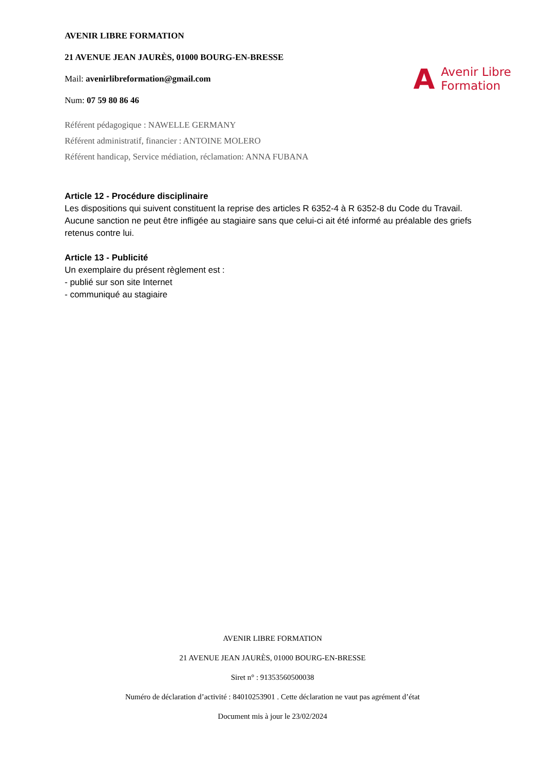AVENIR LIBRE FORMATION
21 AVENUE JEAN JAURÈS, 01000 BOURG-EN-BRESSE
Mail: avenirlibreformation@gmail.com
Num: 07 59 80 86 46
A Avenir Libre
Formation
Référent pédagogique : NAWELLE GERMANY
Référent administratif, financier : ANTOINE MOLERO
Référent handicap, Service médiation, réclamation: ANNA FUBANA
Article 12 - Procédure disciplinaire
Les dispositions qui suivent constituent la reprise des articles R 6352-4 à R 6352-8 du Code du Travail. Aucune sanction ne peut être infligée au stagiaire sans que celui-ci ait été informé au préalable des griefs retenus contre lui.
Article 13 - Publicité
Un exemplaire du présent règlement est :
- publié sur son site Internet
- communiqué au stagiaire
AVENIR LIBRE FORMATION
21 AVENUE JEAN JAURÈS, 01000 BOURG-EN-BRESSE
Siret n° : 91353560500038
Numéro de déclaration d’activité : 84010253901 . Cette déclaration ne vaut pas agrément d’état
Document mis à jour le 23/02/2024